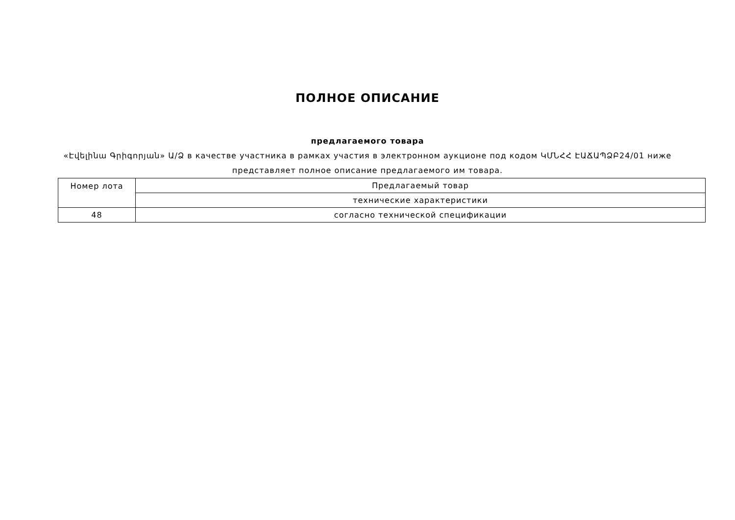ПОЛНОЕ ОПИСАНИЕ
предлагаемого товара
«Էվելինա Գրիգորյան» Ա/Ձ в качестве участника в рамках участия в электронном аукционе под кодом ԿՄՆՀՀ ԷԱՃԱՊՁԲ24/01 ниже представляет полное описание предлагаемого им товара.
| Номер лота | Предлагаемый товар |
| | технические характеристики |
| 48 | согласно технической спецификации |